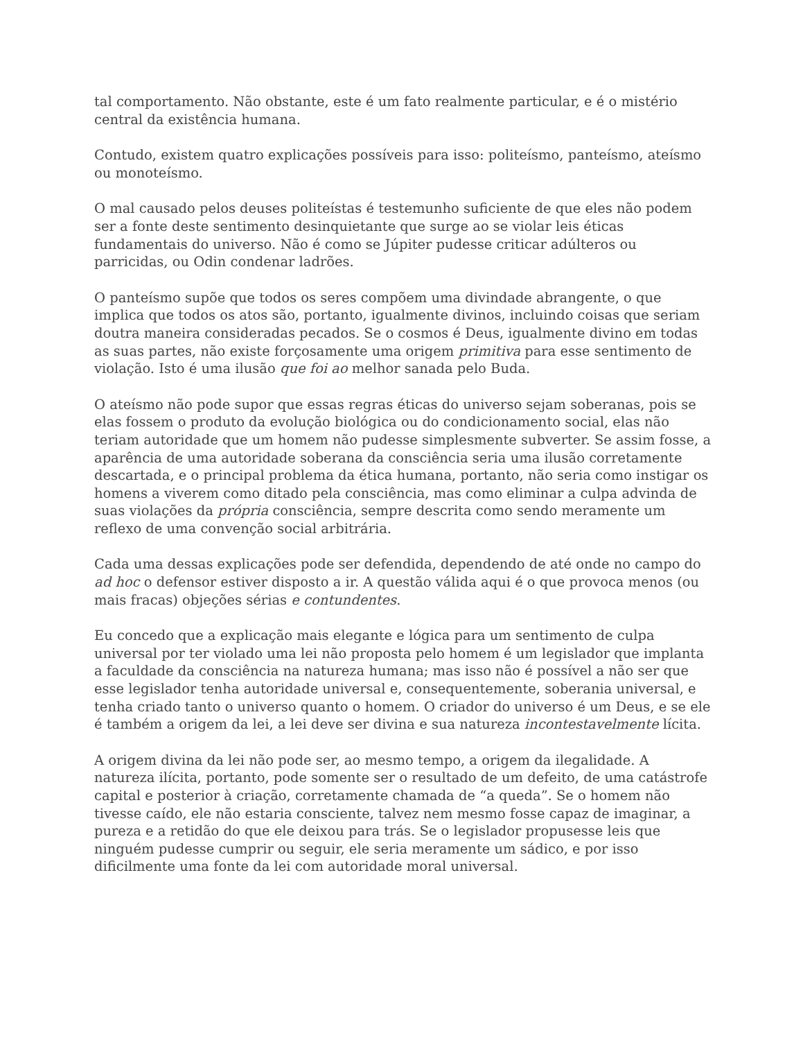tal comportamento. Não obstante, este é um fato realmente particular, e é o mistério central da existência humana.
Contudo, existem quatro explicações possíveis para isso: politeísmo, panteísmo, ateísmo ou monoteísmo.
O mal causado pelos deuses politeístas é testemunho suficiente de que eles não podem ser a fonte deste sentimento desinquietante que surge ao se violar leis éticas fundamentais do universo. Não é como se Júpiter pudesse criticar adúlteros ou parricidas, ou Odin condenar ladrões.
O panteísmo supõe que todos os seres compõem uma divindade abrangente, o que implica que todos os atos são, portanto, igualmente divinos, incluindo coisas que seriam doutra maneira consideradas pecados. Se o cosmos é Deus, igualmente divino em todas as suas partes, não existe forçosamente uma origem primitiva para esse sentimento de violação. Isto é uma ilusão que foi ao melhor sanada pelo Buda.
O ateísmo não pode supor que essas regras éticas do universo sejam soberanas, pois se elas fossem o produto da evolução biológica ou do condicionamento social, elas não teriam autoridade que um homem não pudesse simplesmente subverter. Se assim fosse, a aparência de uma autoridade soberana da consciência seria uma ilusão corretamente descartada, e o principal problema da ética humana, portanto, não seria como instigar os homens a viverem como ditado pela consciência, mas como eliminar a culpa advinda de suas violações da própria consciência, sempre descrita como sendo meramente um reflexo de uma convenção social arbitrária.
Cada uma dessas explicações pode ser defendida, dependendo de até onde no campo do ad hoc o defensor estiver disposto a ir. A questão válida aqui é o que provoca menos (ou mais fracas) objeções sérias e contundentes.
Eu concedo que a explicação mais elegante e lógica para um sentimento de culpa universal por ter violado uma lei não proposta pelo homem é um legislador que implanta a faculdade da consciência na natureza humana; mas isso não é possível a não ser que esse legislador tenha autoridade universal e, consequentemente, soberania universal, e tenha criado tanto o universo quanto o homem. O criador do universo é um Deus, e se ele é também a origem da lei, a lei deve ser divina e sua natureza incontestavelmente lícita.
A origem divina da lei não pode ser, ao mesmo tempo, a origem da ilegalidade. A natureza ilícita, portanto, pode somente ser o resultado de um defeito, de uma catástrofe capital e posterior à criação, corretamente chamada de “a queda”. Se o homem não tivesse caído, ele não estaria consciente, talvez nem mesmo fosse capaz de imaginar, a pureza e a retidão do que ele deixou para trás. Se o legislador propusesse leis que ninguém pudesse cumprir ou seguir, ele seria meramente um sádico, e por isso dificilmente uma fonte da lei com autoridade moral universal.